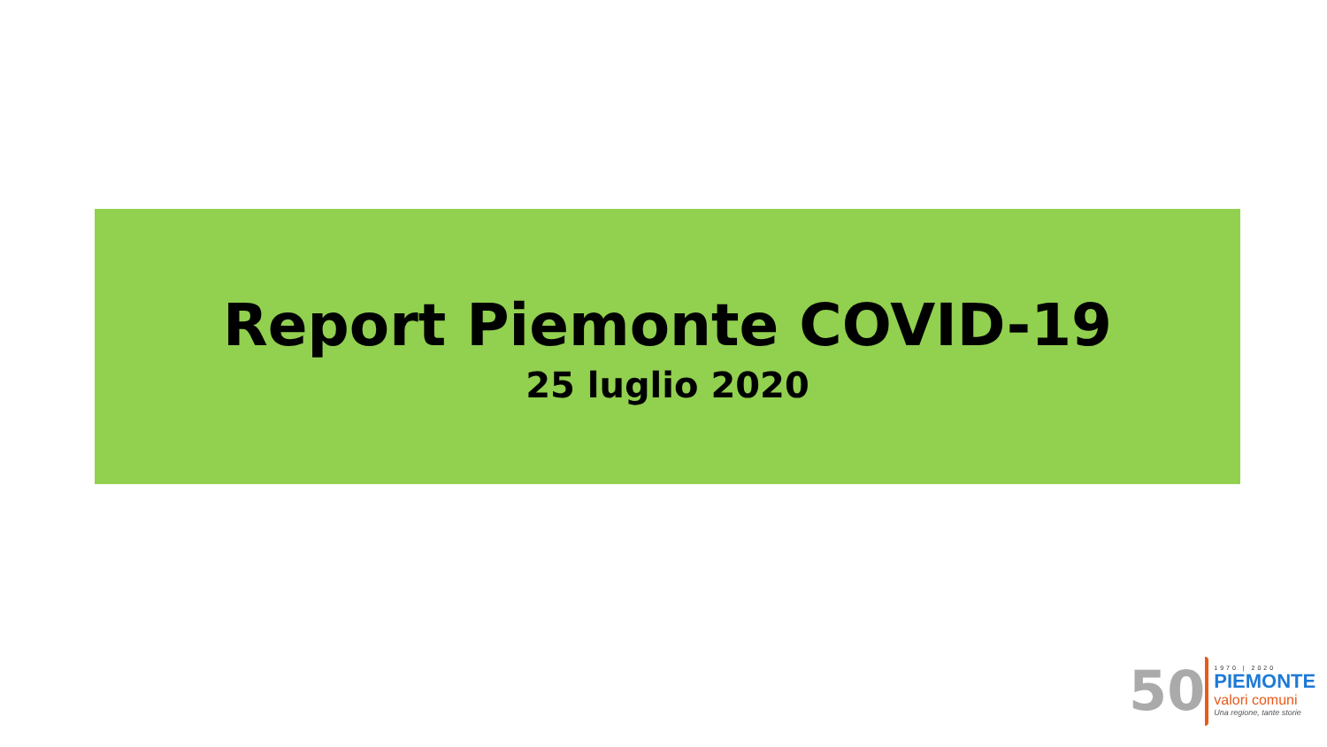Report Piemonte COVID-19
25 luglio 2020
50
1970 | 2020
PIEMONTE
valori comuni
Una regione, tante storie